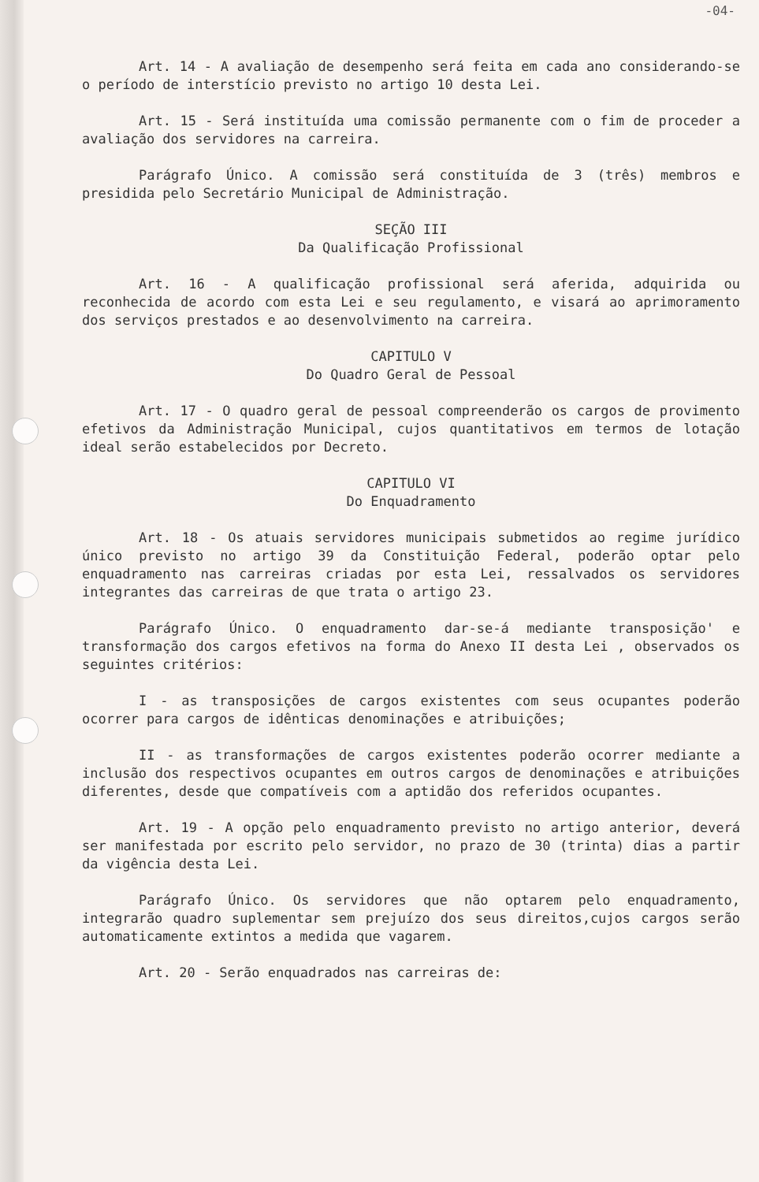-04-
Art. 14 - A avaliação de desempenho será feita em cada ano considerando-se o período de interstício previsto no artigo 10 desta Lei.
Art. 15 - Será instituída uma comissão permanente com o fim de proceder a avaliação dos servidores na carreira.
Parágrafo Único. A comissão será constituída de 3 (três) membros e presidida pelo Secretário Municipal de Administração.
SEÇÃO III
Da Qualificação Profissional
Art. 16 - A qualificação profissional será aferida, adquirida ou reconhecida de acordo com esta Lei e seu regulamento, e visará ao aprimoramento dos serviços prestados e ao desenvolvimento na carreira.
CAPITULO V
Do Quadro Geral de Pessoal
Art. 17 - O quadro geral de pessoal compreenderão os cargos de provimento efetivos da Administração Municipal, cujos quantitativos em termos de lotação ideal serão estabelecidos por Decreto.
CAPITULO VI
Do Enquadramento
Art. 18 - Os atuais servidores municipais submetidos ao regime jurídico único previsto no artigo 39 da Constituição Federal, poderão optar pelo enquadramento nas carreiras criadas por esta Lei, ressalvados os servidores integrantes das carreiras de que trata o artigo 23.
Parágrafo Único. O enquadramento dar-se-á mediante transposição' e transformação dos cargos efetivos na forma do Anexo II desta Lei , observados os seguintes critérios:
I - as transposições de cargos existentes com seus ocupantes poderão ocorrer para cargos de idênticas denominações e atribuições;
II - as transformações de cargos existentes poderão ocorrer mediante a inclusão dos respectivos ocupantes em outros cargos de denominações e atribuições diferentes, desde que compatíveis com a aptidão dos referidos ocupantes.
Art. 19 - A opção pelo enquadramento previsto no artigo anterior, deverá ser manifestada por escrito pelo servidor, no prazo de 30 (trinta) dias a partir da vigência desta Lei.
Parágrafo Único. Os servidores que não optarem pelo enquadramento, integrarão quadro suplementar sem prejuízo dos seus direitos,cujos cargos serão automaticamente extintos a medida que vagarem.
Art. 20 - Serão enquadrados nas carreiras de: